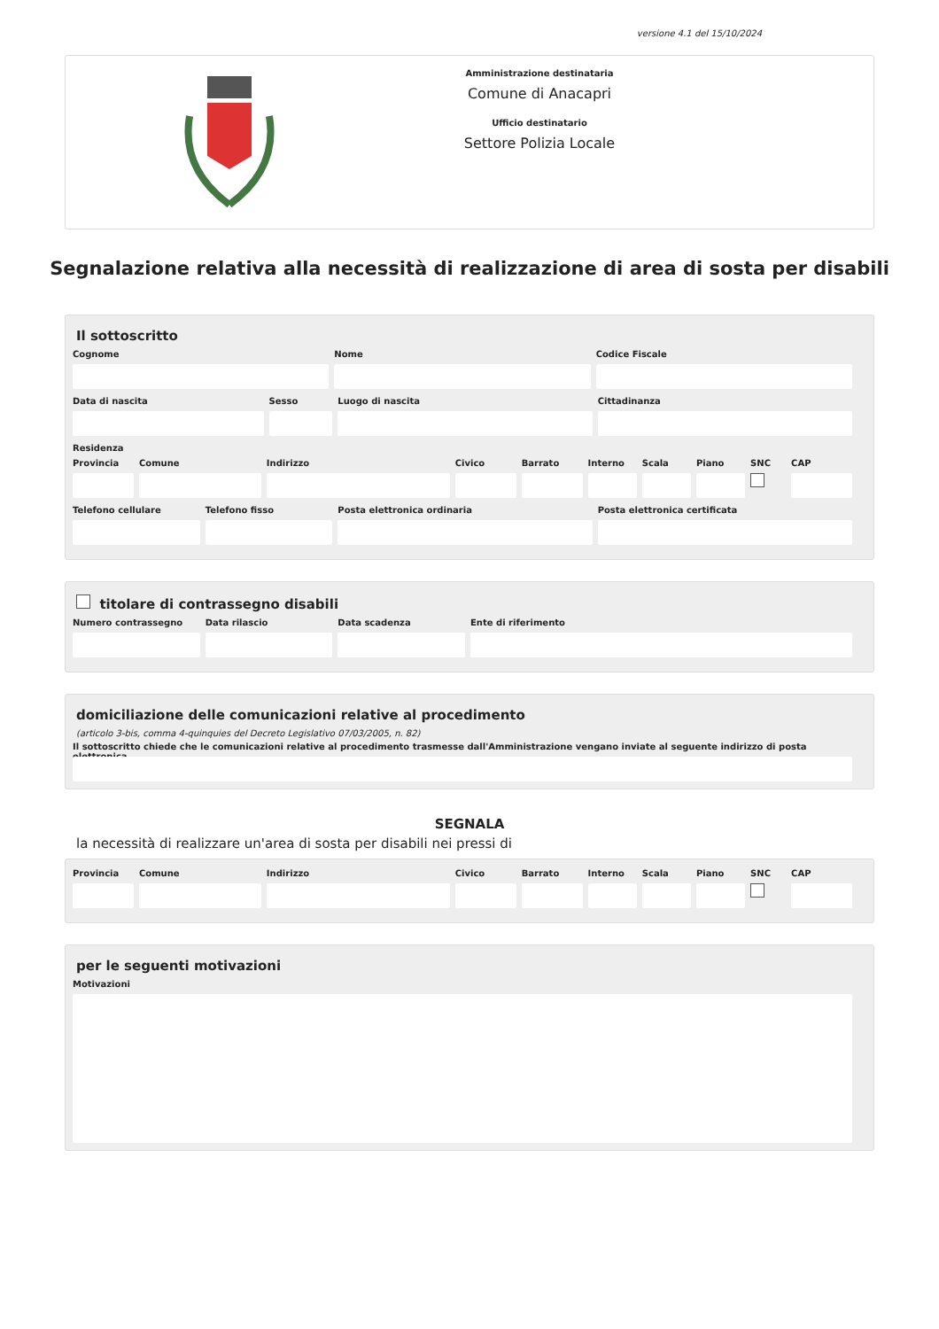versione 4.1 del 15/10/2024
Amministrazione destinataria
Comune di Anacapri
Ufficio destinatario
Settore Polizia Locale
Segnalazione relativa alla necessità di realizzazione di area di sosta per disabili
Il sottoscritto
Cognome Nome Codice Fiscale
Data di nascita Sesso Luogo di nascita Cittadinanza
Residenza
Provincia Comune Indirizzo Civico Barrato Interno Scala Piano SNC CAP
Telefono cellulare Telefono fisso Posta elettronica ordinaria Posta elettronica certificata
titolare di contrassegno disabili
Numero contrassegno Data rilascio Data scadenza Ente di riferimento
domiciliazione delle comunicazioni relative al procedimento
(articolo 3-bis, comma 4-quinquies del Decreto Legislativo 07/03/2005, n. 82)
Il sottoscritto chiede che le comunicazioni relative al procedimento trasmesse dall'Amministrazione vengano inviate al seguente indirizzo di posta elettronica
SEGNALA
la necessità di realizzare un'area di sosta per disabili nei pressi di
Provincia Comune Indirizzo Civico Barrato Interno Scala Piano SNC CAP
per le seguenti motivazioni
Motivazioni